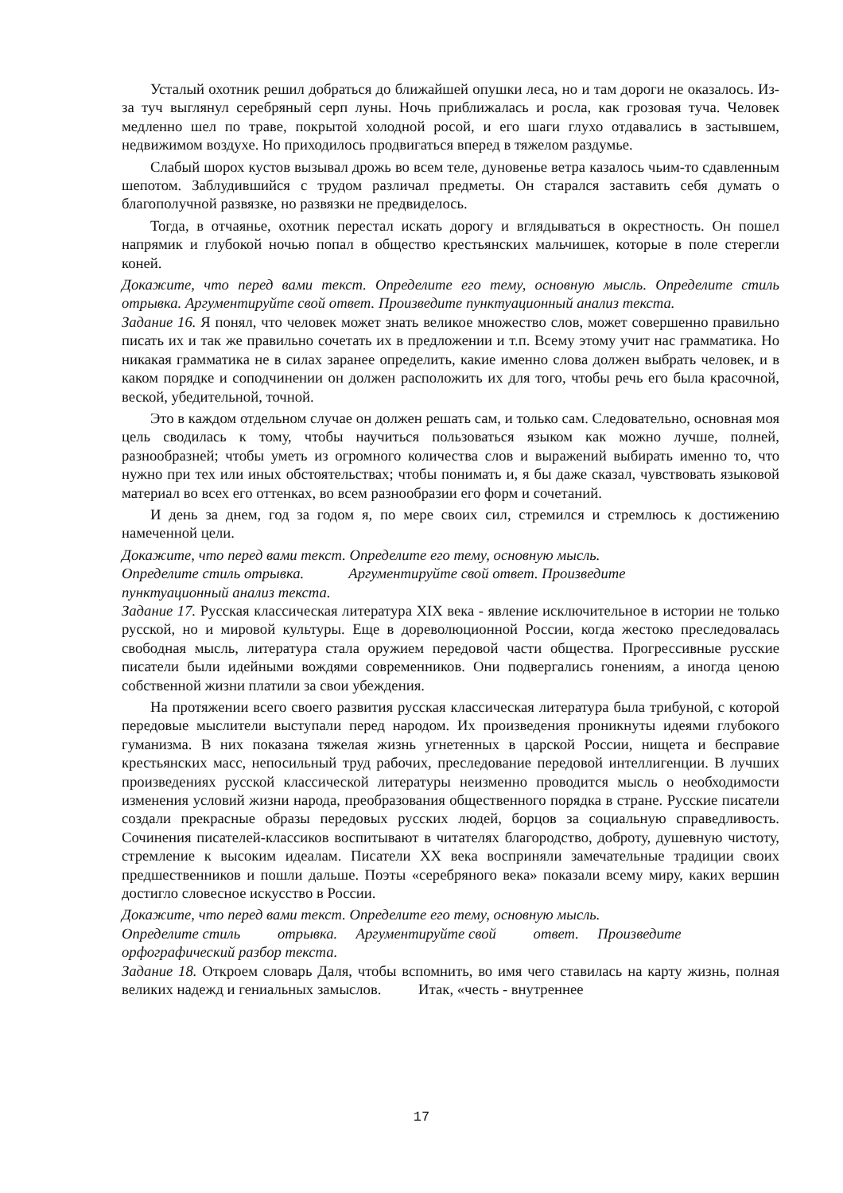Усталый охотник решил добраться до ближайшей опушки леса, но и там дороги не оказалось. Из-за туч выглянул серебряный серп луны. Ночь приближалась и росла, как грозовая туча. Человек медленно шел по траве, покрытой холодной росой, и его шаги глухо отдавались в застывшем, недвижимом воздухе. Но приходилось продвигаться вперед в тяжелом раздумье.
Слабый шорох кустов вызывал дрожь во всем теле, дуновенье ветра казалось чьим-то сдавленным шепотом. Заблудившийся с трудом различал предметы. Он старался заставить себя думать о благополучной развязке, но развязки не предвиделось.
Тогда, в отчаянье, охотник перестал искать дорогу и вглядываться в окрестность. Он пошел напрямик и глубокой ночью попал в общество крестьянских мальчишек, которые в поле стерегли коней.
Докажите, что перед вами текст. Определите его тему, основную мысль. Определите стиль отрывка. Аргументируйте свой ответ. Произведите пунктуационный анализ текста.
Задание 16. Я понял, что человек может знать великое множество слов, может совершенно правильно писать их и так же правильно сочетать их в предложении и т.п. Всему этому учит нас грамматика. Но никакая грамматика не в силах заранее определить, какие именно слова должен выбрать человек, и в каком порядке и соподчинении он должен расположить их для того, чтобы речь его была красочной, веской, убедительной, точной.
Это в каждом отдельном случае он должен решать сам, и только сам. Следовательно, основная моя цель сводилась к тому, чтобы научиться пользоваться языком как можно лучше, полней, разнообразней; чтобы уметь из огромного количества слов и выражений выбирать именно то, что нужно при тех или иных обстоятельствах; чтобы понимать и, я бы даже сказал, чувствовать языковой материал во всех его оттенках, во всем разнообразии его форм и сочетаний.
И день за днем, год за годом я, по мере своих сил, стремился и стремлюсь к достижению намеченной цели.
Докажите, что перед вами текст. Определите его тему, основную мысль.
Определите стиль отрывка. Аргументируйте свой ответ. Произведите
пунктуационный анализ текста.
Задание 17. Русская классическая литература XIX века - явление исключительное в истории не только русской, но и мировой культуры. Еще в дореволюционной России, когда жестоко преследовалась свободная мысль, литература стала оружием передовой части общества. Прогрессивные русские писатели были идейными вождями современников. Они подвергались гонениям, а иногда ценою собственной жизни платили за свои убеждения.
На протяжении всего своего развития русская классическая литература была трибуной, с которой передовые мыслители выступали перед народом. Их произведения проникнуты идеями глубокого гуманизма. В них показана тяжелая жизнь угнетенных в царской России, нищета и бесправие крестьянских масс, непосильный труд рабочих, преследование передовой интеллигенции. В лучших произведениях русской классической литературы неизменно проводится мысль о необходимости изменения условий жизни народа, преобразования общественного порядка в стране. Русские писатели создали прекрасные образы передовых русских людей, борцов за социальную справедливость. Сочинения писателей-классиков воспитывают в читателях благородство, доброту, душевную чистоту, стремление к высоким идеалам. Писатели XX века восприняли замечательные традиции своих предшественников и пошли дальше. Поэты «серебряного века» показали всему миру, каких вершин достигло словесное искусство в России.
Докажите, что перед вами текст. Определите его тему, основную мысль.
Определите стиль отрывка. Аргументируйте свой ответ. Произведите
орфографический разбор текста.
Задание 18. Откроем словарь Даля, чтобы вспомнить, во имя чего ставилась на карту жизнь, полная великих надежд и гениальных замыслов. Итак, «честь - внутреннее
17